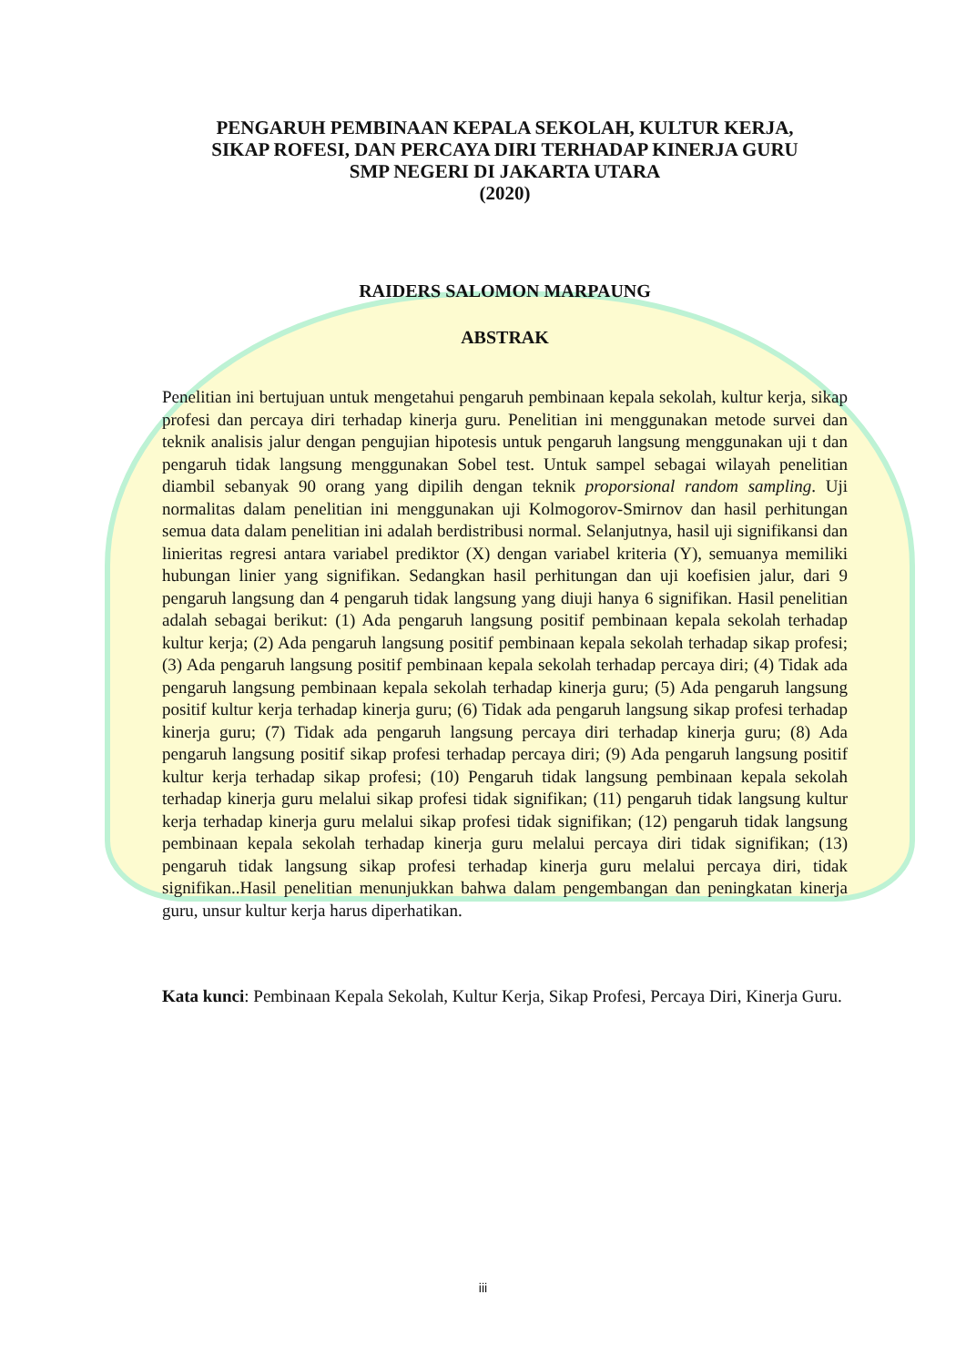PENGARUH PEMBINAAN KEPALA SEKOLAH, KULTUR KERJA,
SIKAP ROFESI, DAN PERCAYA DIRI TERHADAP KINERJA GURU
SMP NEGERI DI JAKARTA UTARA
(2020)
RAIDERS SALOMON MARPAUNG
ABSTRAK
Penelitian ini bertujuan untuk mengetahui pengaruh pembinaan kepala sekolah, kultur kerja, sikap profesi dan percaya diri terhadap kinerja guru. Penelitian ini menggunakan metode survei dan teknik analisis jalur dengan pengujian hipotesis untuk pengaruh langsung menggunakan uji t dan pengaruh tidak langsung menggunakan Sobel test. Untuk sampel sebagai wilayah penelitian diambil sebanyak 90 orang yang dipilih dengan teknik proporsional random sampling. Uji normalitas dalam penelitian ini menggunakan uji Kolmogorov-Smirnov dan hasil perhitungan semua data dalam penelitian ini adalah berdistribusi normal. Selanjutnya, hasil uji signifikansi dan linieritas regresi antara variabel prediktor (X) dengan variabel kriteria (Y), semuanya memiliki hubungan linier yang signifikan. Sedangkan hasil perhitungan dan uji koefisien jalur, dari 9 pengaruh langsung dan 4 pengaruh tidak langsung yang diuji hanya 6 signifikan. Hasil penelitian adalah sebagai berikut: (1) Ada pengaruh langsung positif pembinaan kepala sekolah terhadap kultur kerja; (2) Ada pengaruh langsung positif pembinaan kepala sekolah terhadap sikap profesi; (3) Ada pengaruh langsung positif pembinaan kepala sekolah terhadap percaya diri; (4) Tidak ada pengaruh langsung pembinaan kepala sekolah terhadap kinerja guru; (5) Ada pengaruh langsung positif kultur kerja terhadap kinerja guru; (6) Tidak ada pengaruh langsung sikap profesi terhadap kinerja guru; (7) Tidak ada pengaruh langsung percaya diri terhadap kinerja guru; (8) Ada pengaruh langsung positif sikap profesi terhadap percaya diri; (9) Ada pengaruh langsung positif kultur kerja terhadap sikap profesi; (10) Pengaruh tidak langsung pembinaan kepala sekolah terhadap kinerja guru melalui sikap profesi tidak signifikan; (11) pengaruh tidak langsung kultur kerja terhadap kinerja guru melalui sikap profesi tidak signifikan; (12) pengaruh tidak langsung pembinaan kepala sekolah terhadap kinerja guru melalui percaya diri tidak signifikan; (13) pengaruh tidak langsung sikap profesi terhadap kinerja guru melalui percaya diri, tidak signifikan..Hasil penelitian menunjukkan bahwa dalam pengembangan dan peningkatan kinerja guru, unsur kultur kerja harus diperhatikan.
Kata kunci: Pembinaan Kepala Sekolah, Kultur Kerja, Sikap Profesi, Percaya Diri, Kinerja Guru.
iii